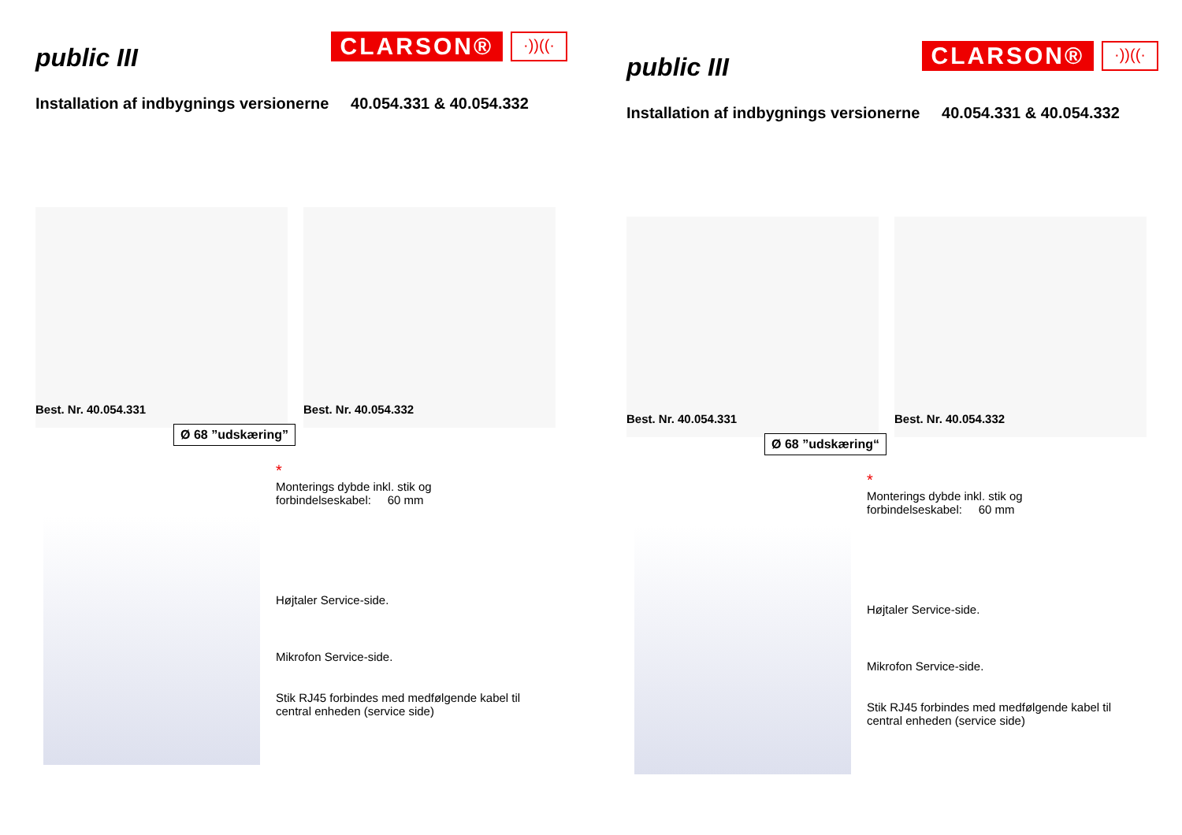public III
CLARSON® ·))((·
Installation af indbygnings versionerne 40.054.331 & 40.054.332
Best. Nr. 40.054.331
Best. Nr. 40.054.332
Ø 68 ”udskæring”
*
Monterings dybde inkl. stik og
forbindelseskabel: 60 mm
Højtaler Service-side.
Mikrofon Service-side.
Stik RJ45 forbindes med medfølgende kabel til
central enheden (service side)
public III
CLARSON® ·))((·
Installation af indbygnings versionerne 40.054.331 & 40.054.332
Best. Nr. 40.054.331
Best. Nr. 40.054.332
Ø 68 ”udskæring“
*
Monterings dybde inkl. stik og
forbindelseskabel: 60 mm
Højtaler Service-side.
Mikrofon Service-side.
Stik RJ45 forbindes med medfølgende kabel til
central enheden (service side)